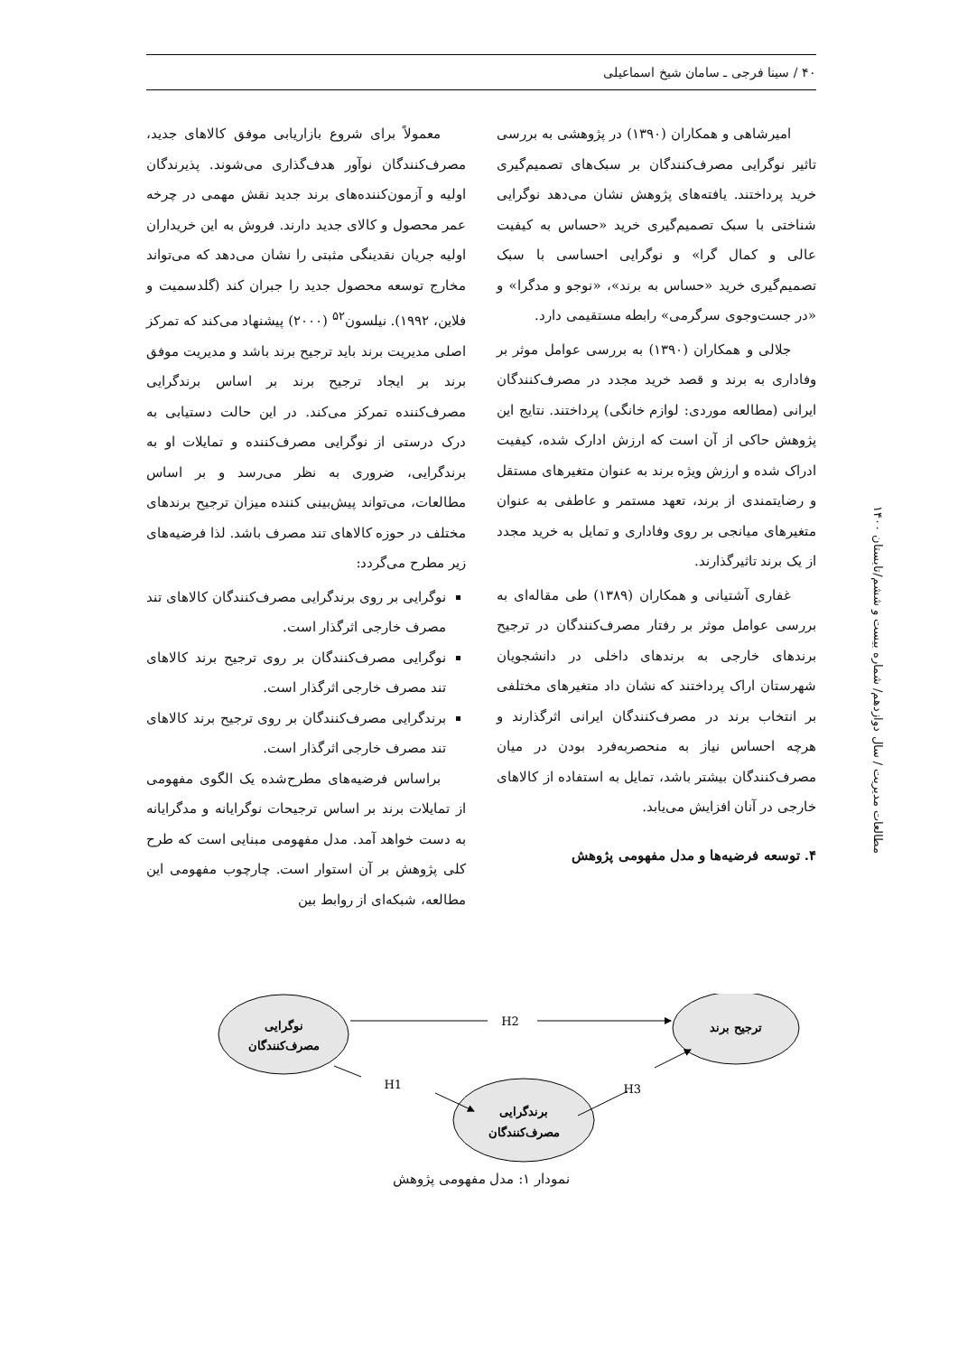۴۰ / سینا فرجی ـ سامان شیخ اسماعیلی
امیرشاهی و همکاران (۱۳۹۰) در پژوهشی به بررسی تاثیر نوگرایی مصرف‌کنندگان بر سبک‌های تصمیم‌گیری خرید پرداختند. یافته‌های پژوهش نشان می‌دهد نوگرایی شناختی با سبک تصمیم‌گیری خرید «حساس به کیفیت عالی و کمال گرا» و نوگرایی احساسی با سبک تصمیم‌گیری خرید «حساس به برند»، «نوجو و مدگرا» و «در جست‌وجوی سرگرمی» رابطه مستقیمی دارد.
جلالی و همکاران (۱۳۹۰) به بررسی عوامل موثر بر وفاداری به برند و قصد خرید مجدد در مصرف‌کنندگان ایرانی (مطالعه موردی: لوازم خانگی) پرداختند. نتایج این پژوهش حاکی از آن است که ارزش ادارک شده، کیفیت ادراک شده و ارزش ویژه برند به عنوان متغیرهای مستقل و رضایتمندی از برند، تعهد مستمر و عاطفی به عنوان متغیرهای میانجی بر روی وفاداری و تمایل به خرید مجدد از یک برند تاثیرگذارند.
غفاری آشتیانی و همکاران (۱۳۸۹) طی مقاله‌ای به بررسی عوامل موثر بر رفتار مصرف‌کنندگان در ترجیح برندهای خارجی به برندهای داخلی در دانشجویان شهرستان اراک پرداختند که نشان داد متغیرهای مختلفی بر انتخاب برند در مصرف‌کنندگان ایرانی اثرگذارند و هرچه احساس نیاز به منحصربه‌فرد بودن در میان مصرف‌کنندگان بیشتر باشد، تمایل به استفاده از کالاهای خارجی در آنان افزایش می‌یابد.
۴. توسعه فرضیه‌ها و مدل مفهومی پژوهش
معمولاً برای شروع بازاریابی موفق کالاهای جدید، مصرف‌کنندگان نوآور هدف‌گذاری می‌شوند. پذیرندگان اولیه و آزمون‌کننده‌های برند جدید نقش مهمی در چرخه عمر محصول و کالای جدید دارند. فروش به این خریداران اولیه جریان نقدینگی مثبتی را نشان می‌دهد که می‌تواند مخارج توسعه محصول جدید را جبران کند (گلدسمیت و فلاین، ۱۹۹۲). نیلسون<sup>۵۲</sup> (۲۰۰۰) پیشنهاد می‌کند که تمرکز اصلی مدیریت برند باید ترجیح برند باشد و مدیریت موفق برند بر ایجاد ترجیح برند بر اساس برندگرایی مصرف‌کننده تمرکز می‌کند. در این حالت دستیابی به درک درستی از نوگرایی مصرف‌کننده و تمایلات او به برندگرایی، ضروری به نظر می‌رسد و بر اساس مطالعات، می‌تواند پیش‌بینی کننده میزان ترجیح برندهای مختلف در حوزه کالاهای تند مصرف باشد. لذا فرضیه‌های زیر مطرح می‌گردد:
نوگرایی بر روی برندگرایی مصرف‌کنندگان کالاهای تند مصرف خارجی اثرگذار است.
نوگرایی مصرف‌کنندگان بر روی ترجیح برند کالاهای تند مصرف خارجی اثرگذار است.
برندگرایی مصرف‌کنندگان بر روی ترجیح برند کالاهای تند مصرف خارجی اثرگذار است.
براساس فرضیه‌های مطرح‌شده یک الگوی مفهومی از تمایلات برند بر اساس ترجیحات نوگرایانه و مدگرایانه به دست خواهد آمد. مدل مفهومی مبنایی است که طرح کلی پژوهش بر آن استوار است. چارچوب مفهومی این مطالعه، شبکه‌ای از روابط بین
مطالعات مدیریت / سال دوازدهم/ شماره بیست و ششم/تابستان ۱۴۰۰
نوگرایی
مصرف‌کنندگان
ترجیح برند
برندگرایی
مصرف‌کنندگان
H2
H1
H3
نمودار ۱: مدل مفهومی پژوهش